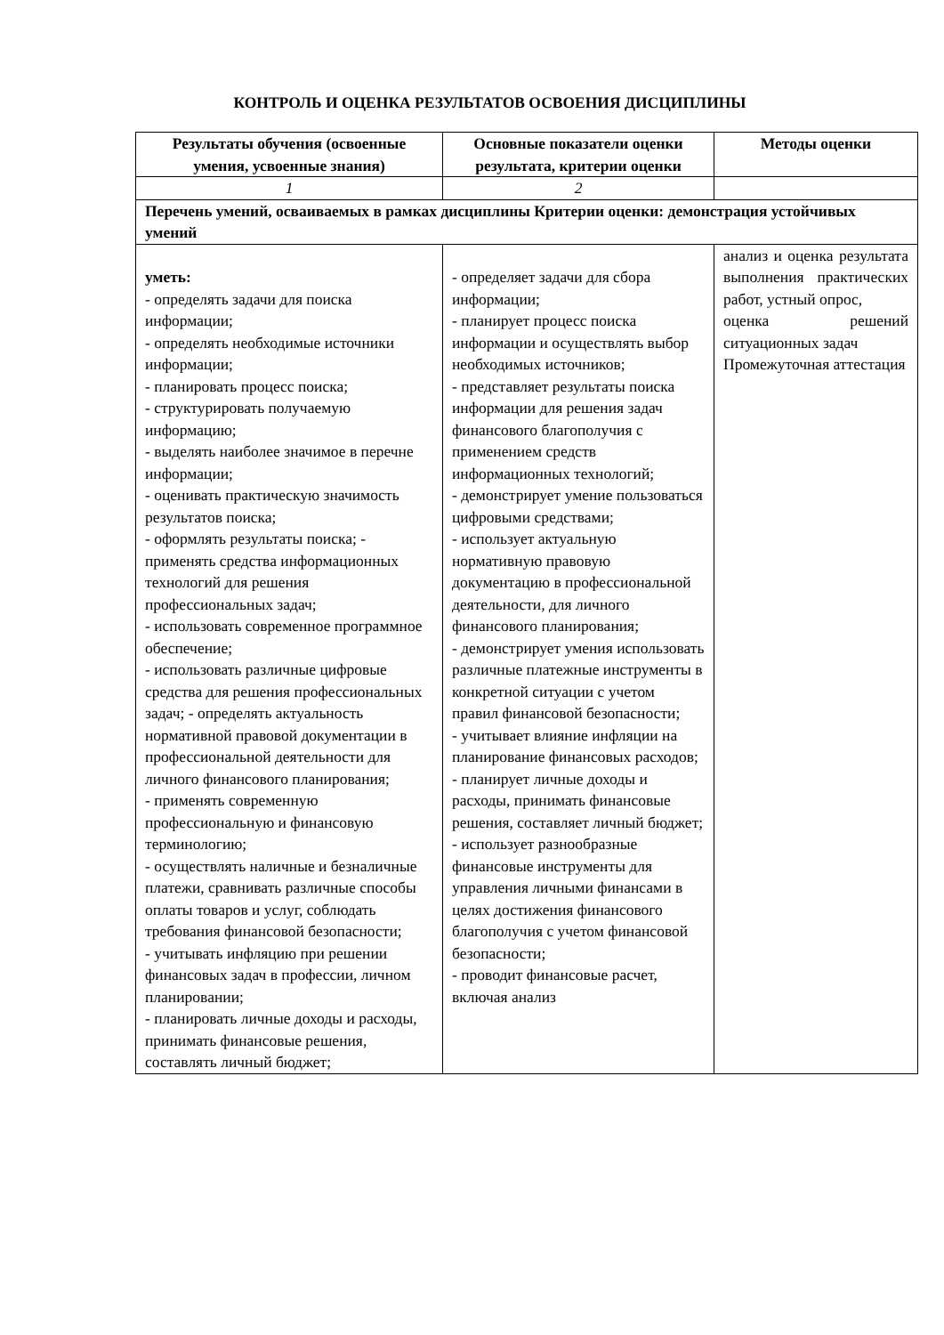КОНТРОЛЬ И ОЦЕНКА РЕЗУЛЬТАТОВ ОСВОЕНИЯ ДИСЦИПЛИНЫ
| Результаты обучения (освоенные умения, усвоенные знания) | Основные показатели оценки результата, критерии оценки | Методы оценки |
| --- | --- | --- |
| 1 | 2 | |
| Перечень умений, осваиваемых в рамках дисциплины Критерии оценки: демонстрация устойчивых умений | | |
| уметь: - определять задачи для поиска информации; - определять необходимые источники информации; - планировать процесс поиска; - структурировать получаемую информацию; - выделять наиболее значимое в перечне информации; - оценивать практическую значимость результатов поиска; - оформлять результаты поиска; - применять средства информационных технологий для решения профессиональных задач; - использовать современное программное обеспечение; - использовать различные цифровые средства для решения профессиональных задач; - определять актуальность нормативной правовой документации в профессиональной деятельности для личного финансового планирования; - применять современную профессиональную и финансовую терминологию; - осуществлять наличные и безналичные платежи, сравнивать различные способы оплаты товаров и услуг, соблюдать требования финансовой безопасности; - учитывать инфляцию при решении финансовых задач в профессии, личном планировании; - планировать личные доходы и расходы, принимать финансовые решения, составлять личный бюджет; | - определяет задачи для сбора информации; - планирует процесс поиска информации и осуществлять выбор необходимых источников; - представляет результаты поиска информации для решения задач финансового благополучия с применением средств информационных технологий; - демонстрирует умение пользоваться цифровыми средствами; - использует актуальную нормативную правовую документацию в профессиональной деятельности, для личного финансового планирования; - демонстрирует умения использовать различные платежные инструменты в конкретной ситуации с учетом правил финансовой безопасности; - учитывает влияние инфляции на планирование финансовых расходов; - планирует личные доходы и расходы, принимать финансовые решения, составляет личный бюджет; - использует разнообразные финансовые инструменты для управления личными финансами в целях достижения финансового благополучия с учетом финансовой безопасности; - проводит финансовые расчет, включая анализ | анализ и оценка результата выполнения практических работ, устный опрос, оценка решений ситуационных задач Промежуточная аттестация |